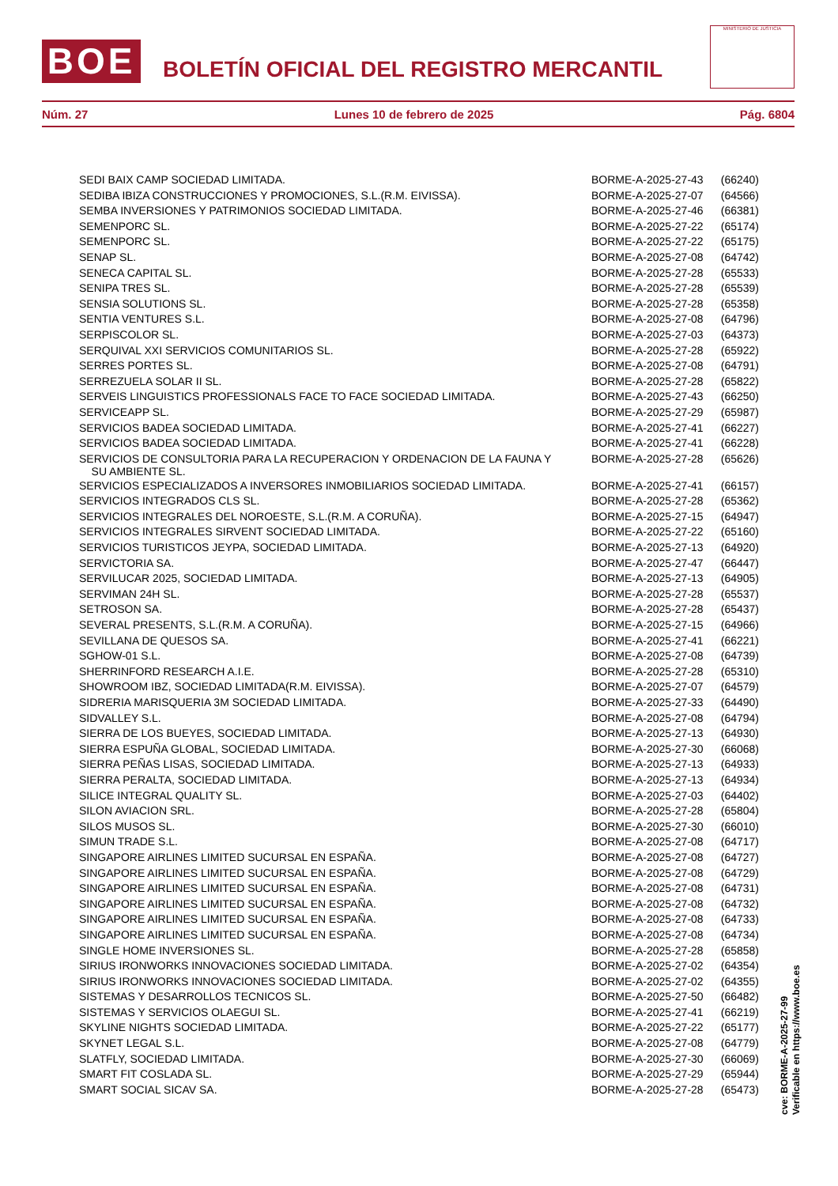BOE BOLETÍN OFICIAL DEL REGISTRO MERCANTIL
MINISTERIO DE JUSTICIA
Núm. 27 Lunes 10 de febrero de 2025 Pág. 6804
| SEDI BAIX CAMP SOCIEDAD LIMITADA. | BORME-A-2025-27-43 | (66240) |
| SEDIBA IBIZA CONSTRUCCIONES Y PROMOCIONES, S.L.(R.M. EIVISSA). | BORME-A-2025-27-07 | (64566) |
| SEMBA INVERSIONES Y PATRIMONIOS SOCIEDAD LIMITADA. | BORME-A-2025-27-46 | (66381) |
| SEMENPORC SL. | BORME-A-2025-27-22 | (65174) |
| SEMENPORC SL. | BORME-A-2025-27-22 | (65175) |
| SENAP SL. | BORME-A-2025-27-08 | (64742) |
| SENECA CAPITAL SL. | BORME-A-2025-27-28 | (65533) |
| SENIPA TRES SL. | BORME-A-2025-27-28 | (65539) |
| SENSIA SOLUTIONS SL. | BORME-A-2025-27-28 | (65358) |
| SENTIA VENTURES S.L. | BORME-A-2025-27-08 | (64796) |
| SERPISCOLOR SL. | BORME-A-2025-27-03 | (64373) |
| SERQUIVAL XXI SERVICIOS COMUNITARIOS SL. | BORME-A-2025-27-28 | (65922) |
| SERRES PORTES SL. | BORME-A-2025-27-08 | (64791) |
| SERREZUELA SOLAR II SL. | BORME-A-2025-27-28 | (65822) |
| SERVEIS LINGUISTICS PROFESSIONALS FACE TO FACE SOCIEDAD LIMITADA. | BORME-A-2025-27-43 | (66250) |
| SERVICEAPP SL. | BORME-A-2025-27-29 | (65987) |
| SERVICIOS BADEA SOCIEDAD LIMITADA. | BORME-A-2025-27-41 | (66227) |
| SERVICIOS BADEA SOCIEDAD LIMITADA. | BORME-A-2025-27-41 | (66228) |
| SERVICIOS DE CONSULTORIA PARA LA RECUPERACION Y ORDENACION DE LA FAUNA Y SU AMBIENTE SL. | BORME-A-2025-27-28 | (65626) |
| SERVICIOS ESPECIALIZADOS A INVERSORES INMOBILIARIOS SOCIEDAD LIMITADA. | BORME-A-2025-27-41 | (66157) |
| SERVICIOS INTEGRADOS CLS SL. | BORME-A-2025-27-28 | (65362) |
| SERVICIOS INTEGRALES DEL NOROESTE, S.L.(R.M. A CORUÑA). | BORME-A-2025-27-15 | (64947) |
| SERVICIOS INTEGRALES SIRVENT SOCIEDAD LIMITADA. | BORME-A-2025-27-22 | (65160) |
| SERVICIOS TURISTICOS JEYPA, SOCIEDAD LIMITADA. | BORME-A-2025-27-13 | (64920) |
| SERVICTORIA SA. | BORME-A-2025-27-47 | (66447) |
| SERVILUCAR 2025, SOCIEDAD LIMITADA. | BORME-A-2025-27-13 | (64905) |
| SERVIMAN 24H SL. | BORME-A-2025-27-28 | (65537) |
| SETROSON SA. | BORME-A-2025-27-28 | (65437) |
| SEVERAL PRESENTS, S.L.(R.M. A CORUÑA). | BORME-A-2025-27-15 | (64966) |
| SEVILLANA DE QUESOS SA. | BORME-A-2025-27-41 | (66221) |
| SGHOW-01 S.L. | BORME-A-2025-27-08 | (64739) |
| SHERRINFORD RESEARCH A.I.E. | BORME-A-2025-27-28 | (65310) |
| SHOWROOM IBZ, SOCIEDAD LIMITADA(R.M. EIVISSA). | BORME-A-2025-27-07 | (64579) |
| SIDRERIA MARISQUERIA 3M SOCIEDAD LIMITADA. | BORME-A-2025-27-33 | (64490) |
| SIDVALLEY S.L. | BORME-A-2025-27-08 | (64794) |
| SIERRA DE LOS BUEYES, SOCIEDAD LIMITADA. | BORME-A-2025-27-13 | (64930) |
| SIERRA ESPUÑA GLOBAL, SOCIEDAD LIMITADA. | BORME-A-2025-27-30 | (66068) |
| SIERRA PEÑAS LISAS, SOCIEDAD LIMITADA. | BORME-A-2025-27-13 | (64933) |
| SIERRA PERALTA, SOCIEDAD LIMITADA. | BORME-A-2025-27-13 | (64934) |
| SILICE INTEGRAL QUALITY SL. | BORME-A-2025-27-03 | (64402) |
| SILON AVIACION SRL. | BORME-A-2025-27-28 | (65804) |
| SILOS MUSOS SL. | BORME-A-2025-27-30 | (66010) |
| SIMUN TRADE S.L. | BORME-A-2025-27-08 | (64717) |
| SINGAPORE AIRLINES LIMITED SUCURSAL EN ESPAÑA. | BORME-A-2025-27-08 | (64727) |
| SINGAPORE AIRLINES LIMITED SUCURSAL EN ESPAÑA. | BORME-A-2025-27-08 | (64729) |
| SINGAPORE AIRLINES LIMITED SUCURSAL EN ESPAÑA. | BORME-A-2025-27-08 | (64731) |
| SINGAPORE AIRLINES LIMITED SUCURSAL EN ESPAÑA. | BORME-A-2025-27-08 | (64732) |
| SINGAPORE AIRLINES LIMITED SUCURSAL EN ESPAÑA. | BORME-A-2025-27-08 | (64733) |
| SINGAPORE AIRLINES LIMITED SUCURSAL EN ESPAÑA. | BORME-A-2025-27-08 | (64734) |
| SINGLE HOME INVERSIONES SL. | BORME-A-2025-27-28 | (65858) |
| SIRIUS IRONWORKS INNOVACIONES SOCIEDAD LIMITADA. | BORME-A-2025-27-02 | (64354) |
| SIRIUS IRONWORKS INNOVACIONES SOCIEDAD LIMITADA. | BORME-A-2025-27-02 | (64355) |
| SISTEMAS Y DESARROLLOS TECNICOS SL. | BORME-A-2025-27-50 | (66482) |
| SISTEMAS Y SERVICIOS OLAEGUI SL. | BORME-A-2025-27-41 | (66219) |
| SKYLINE NIGHTS SOCIEDAD LIMITADA. | BORME-A-2025-27-22 | (65177) |
| SKYNET LEGAL S.L. | BORME-A-2025-27-08 | (64779) |
| SLATFLY, SOCIEDAD LIMITADA. | BORME-A-2025-27-30 | (66069) |
| SMART FIT COSLADA SL. | BORME-A-2025-27-29 | (65944) |
| SMART SOCIAL SICAV SA. | BORME-A-2025-27-28 | (65473) |
cve: BORME-A-2025-27-99
Verificable en https://www.boe.es